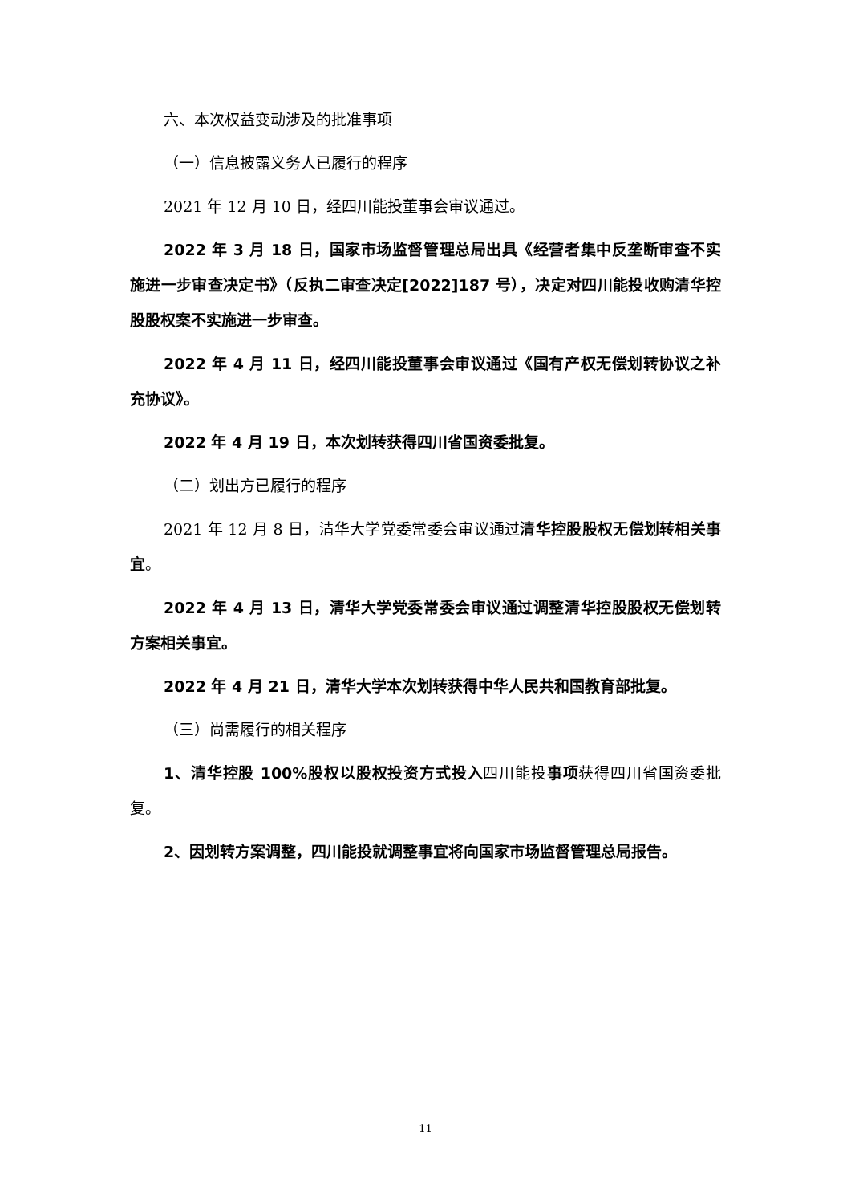六、本次权益变动涉及的批准事项
（一）信息披露义务人已履行的程序
2021 年 12 月 10 日，经四川能投董事会审议通过。
2022 年 3 月 18 日，国家市场监督管理总局出具《经营者集中反垄断审查不实施进一步审查决定书》（反执二审查决定[2022]187 号），决定对四川能投收购清华控股股权案不实施进一步审查。
2022 年 4 月 11 日，经四川能投董事会审议通过《国有产权无偿划转协议之补充协议》。
2022 年 4 月 19 日，本次划转获得四川省国资委批复。
（二）划出方已履行的程序
2021 年 12 月 8 日，清华大学党委常委会审议通过清华控股股权无偿划转相关事宜。
2022 年 4 月 13 日，清华大学党委常委会审议通过调整清华控股股权无偿划转方案相关事宜。
2022 年 4 月 21 日，清华大学本次划转获得中华人民共和国教育部批复。
（三）尚需履行的相关程序
1、清华控股 100%股权以股权投资方式投入四川能投事项获得四川省国资委批复。
2、因划转方案调整，四川能投就调整事宜将向国家市场监督管理总局报告。
11